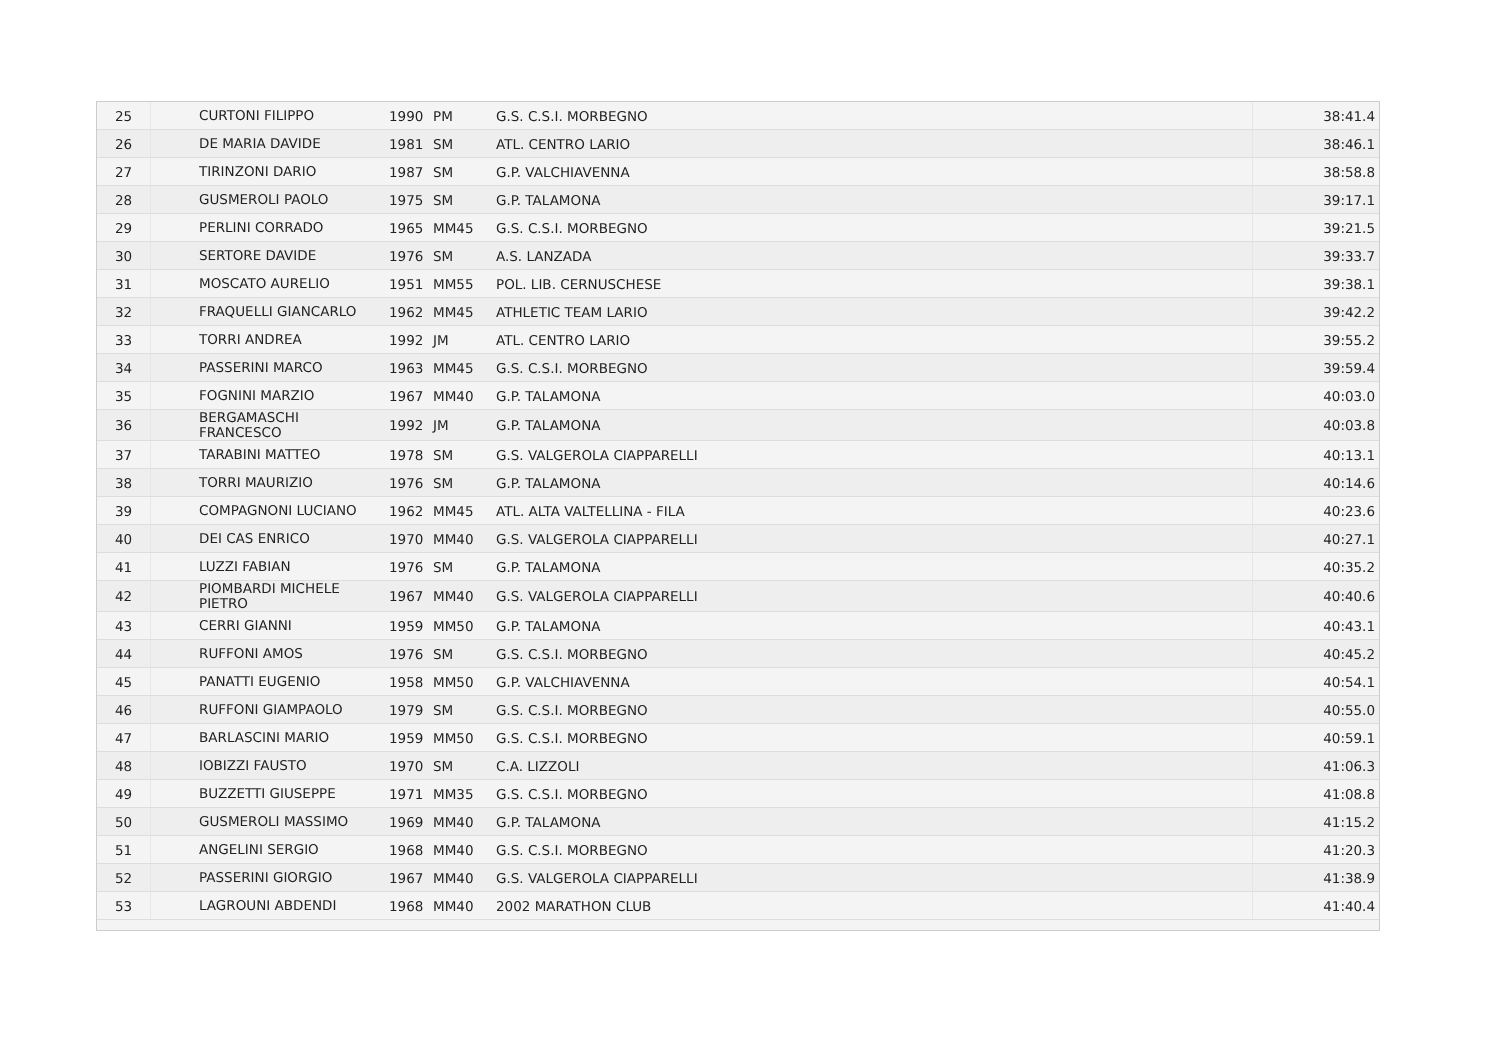| 25 | CURTONI FILIPPO | 1990 | PM | G.S. C.S.I. MORBEGNO | 38:41.4 |
| 26 | DE MARIA DAVIDE | 1981 | SM | ATL. CENTRO LARIO | 38:46.1 |
| 27 | TIRINZONI DARIO | 1987 | SM | G.P. VALCHIAVENNA | 38:58.8 |
| 28 | GUSMEROLI PAOLO | 1975 | SM | G.P. TALAMONA | 39:17.1 |
| 29 | PERLINI CORRADO | 1965 | MM45 | G.S. C.S.I. MORBEGNO | 39:21.5 |
| 30 | SERTORE DAVIDE | 1976 | SM | A.S. LANZADA | 39:33.7 |
| 31 | MOSCATO AURELIO | 1951 | MM55 | POL. LIB. CERNUSCHESE | 39:38.1 |
| 32 | FRAQUELLI GIANCARLO | 1962 | MM45 | ATHLETIC TEAM LARIO | 39:42.2 |
| 33 | TORRI ANDREA | 1992 | JM | ATL. CENTRO LARIO | 39:55.2 |
| 34 | PASSERINI MARCO | 1963 | MM45 | G.S. C.S.I. MORBEGNO | 39:59.4 |
| 35 | FOGNINI MARZIO | 1967 | MM40 | G.P. TALAMONA | 40:03.0 |
| 36 | BERGAMASCHI FRANCESCO | 1992 | JM | G.P. TALAMONA | 40:03.8 |
| 37 | TARABINI MATTEO | 1978 | SM | G.S. VALGEROLA CIAPPARELLI | 40:13.1 |
| 38 | TORRI MAURIZIO | 1976 | SM | G.P. TALAMONA | 40:14.6 |
| 39 | COMPAGNONI LUCIANO | 1962 | MM45 | ATL. ALTA VALTELLINA - FILA | 40:23.6 |
| 40 | DEI CAS ENRICO | 1970 | MM40 | G.S. VALGEROLA CIAPPARELLI | 40:27.1 |
| 41 | LUZZI FABIAN | 1976 | SM | G.P. TALAMONA | 40:35.2 |
| 42 | PIOMBARDI MICHELE PIETRO | 1967 | MM40 | G.S. VALGEROLA CIAPPARELLI | 40:40.6 |
| 43 | CERRI GIANNI | 1959 | MM50 | G.P. TALAMONA | 40:43.1 |
| 44 | RUFFONI AMOS | 1976 | SM | G.S. C.S.I. MORBEGNO | 40:45.2 |
| 45 | PANATTI EUGENIO | 1958 | MM50 | G.P. VALCHIAVENNA | 40:54.1 |
| 46 | RUFFONI GIAMPAOLO | 1979 | SM | G.S. C.S.I. MORBEGNO | 40:55.0 |
| 47 | BARLASCINI MARIO | 1959 | MM50 | G.S. C.S.I. MORBEGNO | 40:59.1 |
| 48 | IOBIZZI FAUSTO | 1970 | SM | C.A. LIZZOLI | 41:06.3 |
| 49 | BUZZETTI GIUSEPPE | 1971 | MM35 | G.S. C.S.I. MORBEGNO | 41:08.8 |
| 50 | GUSMEROLI MASSIMO | 1969 | MM40 | G.P. TALAMONA | 41:15.2 |
| 51 | ANGELINI SERGIO | 1968 | MM40 | G.S. C.S.I. MORBEGNO | 41:20.3 |
| 52 | PASSERINI GIORGIO | 1967 | MM40 | G.S. VALGEROLA CIAPPARELLI | 41:38.9 |
| 53 | LAGROUNI ABDENDI | 1968 | MM40 | 2002 MARATHON CLUB | 41:40.4 |